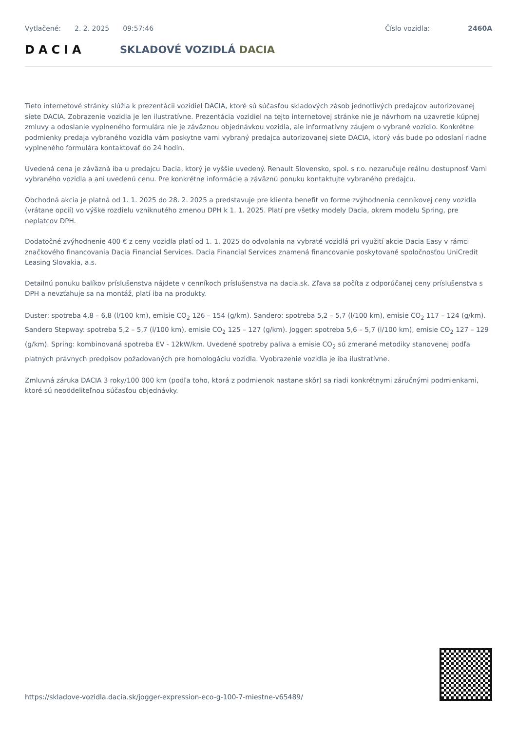Vytlačené: 2. 2. 2025 09:57:46 Číslo vozidla: 2460A
DACIA SKLADOVÉ VOZIDLÁ DACIA
Tieto internetové stránky slúžia k prezentácii vozidiel DACIA, ktoré sú súčasťou skladových zásob jednotlivých predajcov autorizovanej siete DACIA. Zobrazenie vozidla je len ilustratívne. Prezentácia vozidiel na tejto internetovej stránke nie je návrhom na uzavretie kúpnej zmluvy a odoslanie vyplneného formulára nie je záväznou objednávkou vozidla, ale informatívny záujem o vybrané vozidlo. Konkrétne podmienky predaja vybraného vozidla vám poskytne vami vybraný predajca autorizovanej siete DACIA, ktorý vás bude po odoslaní riadne vyplneného formulára kontaktovať do 24 hodín.
Uvedená cena je záväzná iba u predajcu Dacia, ktorý je vyššie uvedený. Renault Slovensko, spol. s r.o. nezaručuje reálnu dostupnosť Vami vybraného vozidla a ani uvedenú cenu. Pre konkrétne informácie a záväznú ponuku kontaktujte vybraného predajcu.
Obchodná akcia je platná od 1. 1. 2025 do 28. 2. 2025 a predstavuje pre klienta benefit vo forme zvýhodnenia cenníkovej ceny vozidla (vrátane opcií) vo výške rozdielu vzniknutého zmenou DPH k 1. 1. 2025. Platí pre všetky modely Dacia, okrem modelu Spring, pre neplatcov DPH.
Dodatočné zvýhodnenie 400 € z ceny vozidla platí od 1. 1. 2025 do odvolania na vybraté vozidlá pri využití akcie Dacia Easy v rámci značkového financovania Dacia Financial Services. Dacia Financial Services znamená financovanie poskytované spoločnosťou UniCredit Leasing Slovakia, a.s.
Detailnú ponuku balíkov príslušenstva nájdete v cenníkoch príslušenstva na dacia.sk. Zľava sa počíta z odporúčanej ceny príslušenstva s DPH a nevzťahuje sa na montáž, platí iba na produkty.
Duster: spotreba 4,8 – 6,8 (l/100 km), emisie CO<sub>2</sub> 126 – 154 (g/km). Sandero: spotreba 5,2 – 5,7 (l/100 km), emisie CO<sub>2</sub> 117 – 124 (g/km). Sandero Stepway: spotreba 5,2 – 5,7 (l/100 km), emisie CO<sub>2</sub> 125 – 127 (g/km). Jogger: spotreba 5,6 – 5,7 (l/100 km), emisie CO<sub>2</sub> 127 – 129 (g/km). Spring: kombinovaná spotreba EV - 12kW/km. Uvedené spotreby paliva a emisie CO<sub>2</sub> sú zmerané metodiky stanovenej podľa platných právnych predpisov požadovaných pre homologáciu vozidla. Vyobrazenie vozidla je iba ilustratívne.
Zmluvná záruka DACIA 3 roky/100 000 km (podľa toho, ktorá z podmienok nastane skôr) sa riadi konkrétnymi záručnými podmienkami, ktoré sú neoddeliteľnou súčasťou objednávky.
https://skladove-vozidla.dacia.sk/jogger-expression-eco-g-100-7-miestne-v65489/